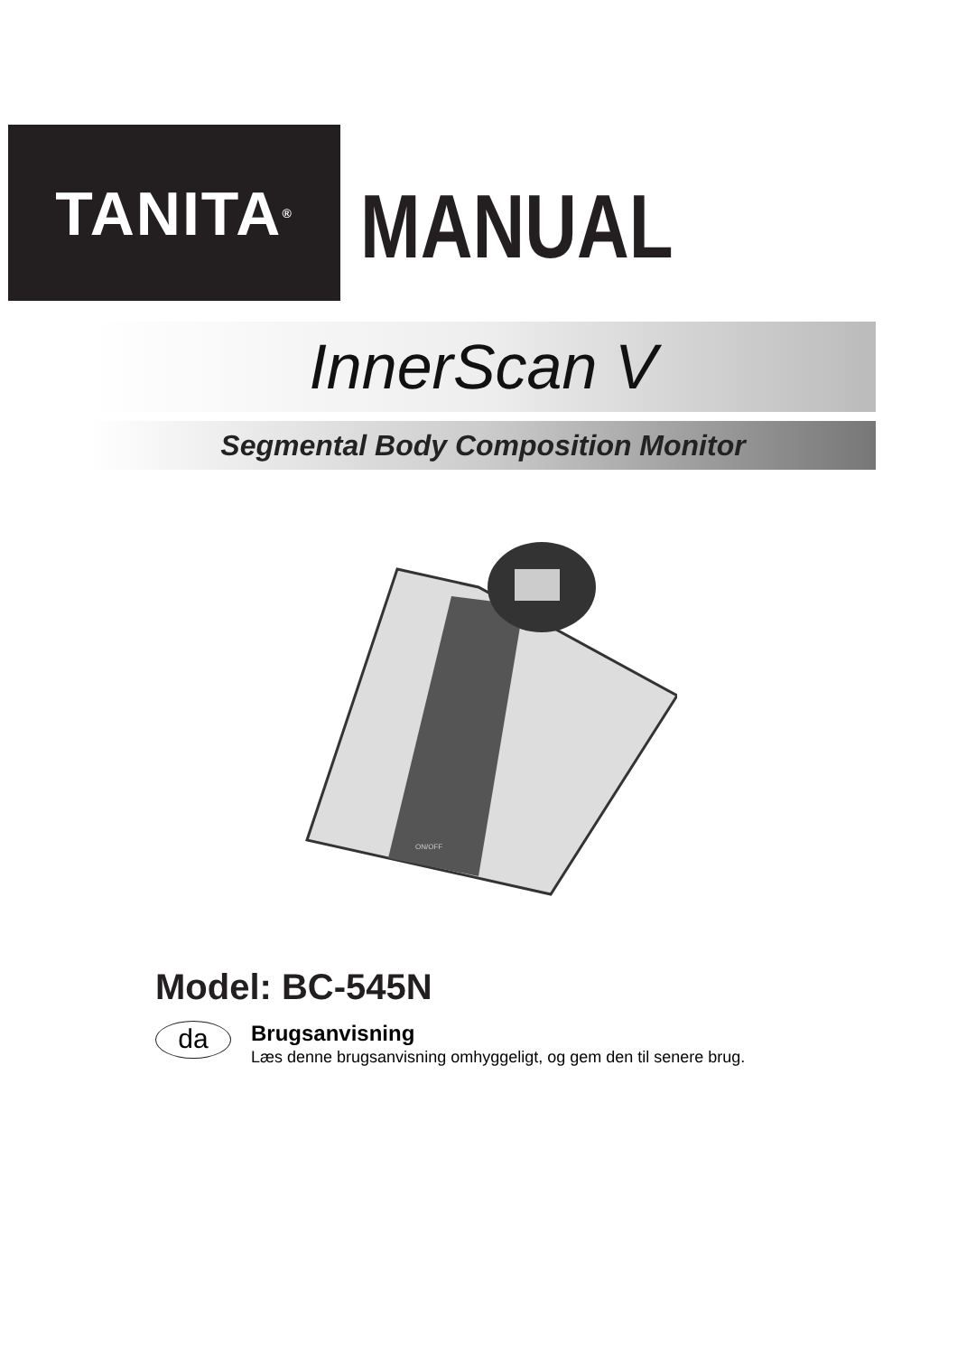TANITA<sup>®</sup>
MANUAL
InnerScan V
Segmental Body Composition Monitor
ON/OFF
Model: BC-545N
da
Brugsanvisning
Læs denne brugsanvisning omhyggeligt, og gem den til senere brug.